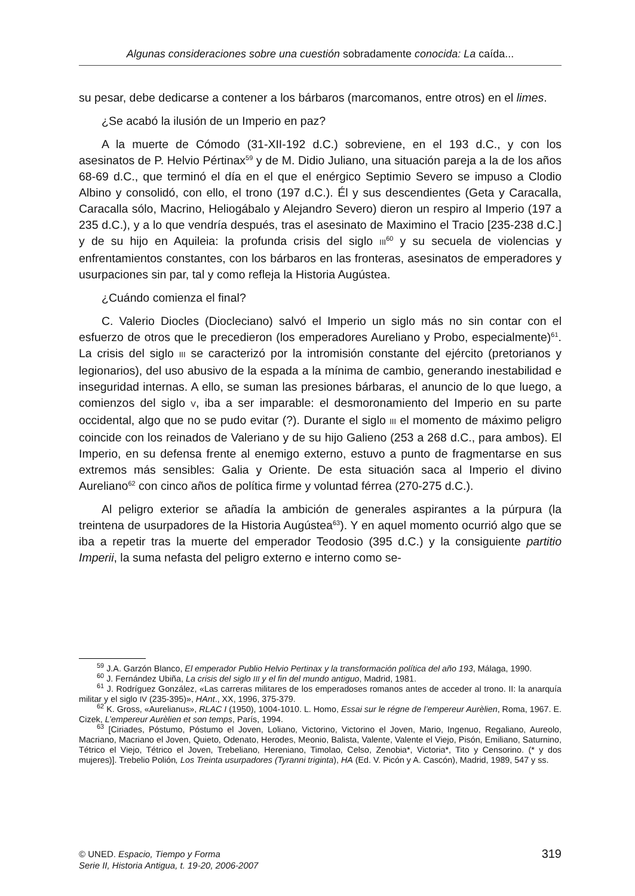Algunas consideraciones sobre una cuestión sobradamente conocida: La caída...
su pesar, debe dedicarse a contener a los bárbaros (marcomanos, entre otros) en el limes.
¿Se acabó la ilusión de un Imperio en paz?
A la muerte de Cómodo (31-XII-192 d.C.) sobreviene, en el 193 d.C., y con los asesinatos de P. Helvio Pértinax<sup>59</sup> y de M. Didio Juliano, una situación pareja a la de los años 68-69 d.C., que terminó el día en el que el enérgico Septimio Severo se impuso a Clodio Albino y consolidó, con ello, el trono (197 d.C.). Él y sus descendientes (Geta y Caracalla, Caracalla sólo, Macrino, Heliogábalo y Alejandro Severo) dieron un respiro al Imperio (197 a 235 d.C.), y a lo que vendría después, tras el asesinato de Maximino el Tracio [235-238 d.C.] y de su hijo en Aquileia: la profunda crisis del siglo III<sup>60</sup> y su secuela de violencias y enfrentamientos constantes, con los bárbaros en las fronteras, asesinatos de emperadores y usurpaciones sin par, tal y como refleja la Historia Augústea.
¿Cuándo comienza el final?
C. Valerio Diocles (Diocleciano) salvó el Imperio un siglo más no sin contar con el esfuerzo de otros que le precedieron (los emperadores Aureliano y Probo, especialmente)<sup>61</sup>. La crisis del siglo III se caracterizó por la intromisión constante del ejército (pretorianos y legionarios), del uso abusivo de la espada a la mínima de cambio, generando inestabilidad e inseguridad internas. A ello, se suman las presiones bárbaras, el anuncio de lo que luego, a comienzos del siglo V, iba a ser imparable: el desmoronamiento del Imperio en su parte occidental, algo que no se pudo evitar (?). Durante el siglo III el momento de máximo peligro coincide con los reinados de Valeriano y de su hijo Galieno (253 a 268 d.C., para ambos). El Imperio, en su defensa frente al enemigo externo, estuvo a punto de fragmentarse en sus extremos más sensibles: Galia y Oriente. De esta situación saca al Imperio el divino Aureliano<sup>62</sup> con cinco años de política firme y voluntad férrea (270-275 d.C.).
Al peligro exterior se añadía la ambición de generales aspirantes a la púrpura (la treintena de usurpadores de la Historia Augústea<sup>63</sup>). Y en aquel momento ocurrió algo que se iba a repetir tras la muerte del emperador Teodosio (395 d.C.) y la consiguiente partitio Imperii, la suma nefasta del peligro externo e interno como se-
<sup>59</sup> J.A. Garzón Blanco, El emperador Publio Helvio Pertinax y la transformación política del año 193, Málaga, 1990.
<sup>60</sup> J. Fernández Ubiña, La crisis del siglo III y el fin del mundo antiguo, Madrid, 1981.
<sup>61</sup> J. Rodríguez González, «Las carreras militares de los emperadoses romanos antes de acceder al trono. II: la anarquía militar y el siglo IV (235-395)», HAnt., XX, 1996, 375-379.
<sup>62</sup> K. Gross, «Aurelianus», RLAC I (1950), 1004-1010. L. Homo, Essai sur le régne de l’empereur Aurèlien, Roma, 1967. E. Cizek, L’empereur Aurèlien et son temps, París, 1994.
<sup>63</sup> [Ciriades, Póstumo, Póstumo el Joven, Loliano, Victorino, Victorino el Joven, Mario, Ingenuo, Regaliano, Aureolo, Macriano, Macriano el Joven, Quieto, Odenato, Herodes, Meonio, Balista, Valente, Valente el Viejo, Pisón, Emiliano, Saturnino, Tétrico el Viejo, Tétrico el Joven, Trebeliano, Hereniano, Timolao, Celso, Zenobia*, Victoria*, Tito y Censorino. (* y dos mujeres)]. Trebelio Polión, Los Treinta usurpadores (Tyranni triginta), HA (Ed. V. Picón y A. Cascón), Madrid, 1989, 547 y ss.
© UNED. Espacio, Tiempo y Forma
Serie II, Historia Antigua, t. 19-20, 2006-2007
319